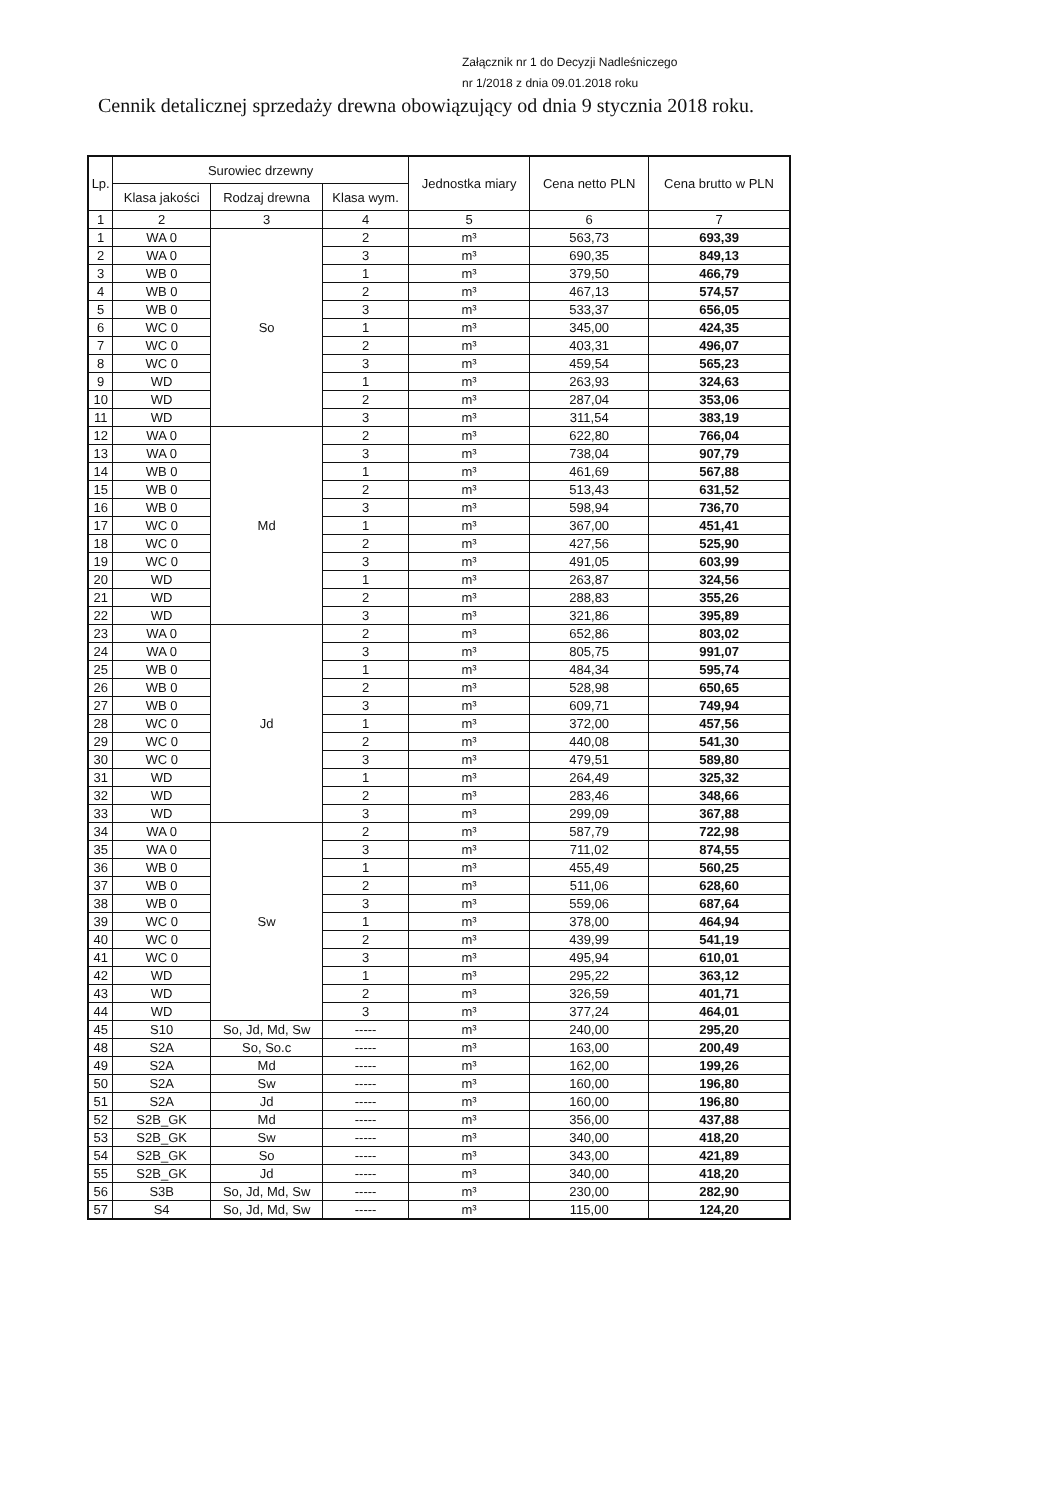Załącznik nr 1 do Decyzji Nadleśniczego
nr 1/2018 z dnia 09.01.2018 roku
Cennik detalicznej sprzedaży drewna obowiązujący od dnia 9 stycznia 2018 roku.
| Lp. | Surowiec drzewny | | | Jednostka miary | Cena netto PLN | Cena brutto w PLN |
| --- | --- | --- | --- | --- | --- | --- |
| | Klasa jakości | Rodzaj drewna | Klasa wym. | | | |
| 1 | 2 | 3 | 4 | 5 | 6 | 7 |
| 1 | WA 0 | So | 2 | m³ | 563,73 | 693,39 |
| 2 | WA 0 | | 3 | m³ | 690,35 | 849,13 |
| 3 | WB 0 | | 1 | m³ | 379,50 | 466,79 |
| 4 | WB 0 | | 2 | m³ | 467,13 | 574,57 |
| 5 | WB 0 | | 3 | m³ | 533,37 | 656,05 |
| 6 | WC 0 | | 1 | m³ | 345,00 | 424,35 |
| 7 | WC 0 | | 2 | m³ | 403,31 | 496,07 |
| 8 | WC 0 | | 3 | m³ | 459,54 | 565,23 |
| 9 | WD | | 1 | m³ | 263,93 | 324,63 |
| 10 | WD | | 2 | m³ | 287,04 | 353,06 |
| 11 | WD | | 3 | m³ | 311,54 | 383,19 |
| 12 | WA 0 | Md | 2 | m³ | 622,80 | 766,04 |
| 13 | WA 0 | | 3 | m³ | 738,04 | 907,79 |
| 14 | WB 0 | | 1 | m³ | 461,69 | 567,88 |
| 15 | WB 0 | | 2 | m³ | 513,43 | 631,52 |
| 16 | WB 0 | | 3 | m³ | 598,94 | 736,70 |
| 17 | WC 0 | | 1 | m³ | 367,00 | 451,41 |
| 18 | WC 0 | | 2 | m³ | 427,56 | 525,90 |
| 19 | WC 0 | | 3 | m³ | 491,05 | 603,99 |
| 20 | WD | | 1 | m³ | 263,87 | 324,56 |
| 21 | WD | | 2 | m³ | 288,83 | 355,26 |
| 22 | WD | | 3 | m³ | 321,86 | 395,89 |
| 23 | WA 0 | Jd | 2 | m³ | 652,86 | 803,02 |
| 24 | WA 0 | | 3 | m³ | 805,75 | 991,07 |
| 25 | WB 0 | | 1 | m³ | 484,34 | 595,74 |
| 26 | WB 0 | | 2 | m³ | 528,98 | 650,65 |
| 27 | WB 0 | | 3 | m³ | 609,71 | 749,94 |
| 28 | WC 0 | | 1 | m³ | 372,00 | 457,56 |
| 29 | WC 0 | | 2 | m³ | 440,08 | 541,30 |
| 30 | WC 0 | | 3 | m³ | 479,51 | 589,80 |
| 31 | WD | | 1 | m³ | 264,49 | 325,32 |
| 32 | WD | | 2 | m³ | 283,46 | 348,66 |
| 33 | WD | | 3 | m³ | 299,09 | 367,88 |
| 34 | WA 0 | Sw | 2 | m³ | 587,79 | 722,98 |
| 35 | WA 0 | | 3 | m³ | 711,02 | 874,55 |
| 36 | WB 0 | | 1 | m³ | 455,49 | 560,25 |
| 37 | WB 0 | | 2 | m³ | 511,06 | 628,60 |
| 38 | WB 0 | | 3 | m³ | 559,06 | 687,64 |
| 39 | WC 0 | | 1 | m³ | 378,00 | 464,94 |
| 40 | WC 0 | | 2 | m³ | 439,99 | 541,19 |
| 41 | WC 0 | | 3 | m³ | 495,94 | 610,01 |
| 42 | WD | | 1 | m³ | 295,22 | 363,12 |
| 43 | WD | | 2 | m³ | 326,59 | 401,71 |
| 44 | WD | | 3 | m³ | 377,24 | 464,01 |
| 45 | S10 | So, Jd, Md, Sw | ----- | m³ | 240,00 | 295,20 |
| 48 | S2A | So, So.c | ----- | m³ | 163,00 | 200,49 |
| 49 | S2A | Md | ----- | m³ | 162,00 | 199,26 |
| 50 | S2A | Sw | ----- | m³ | 160,00 | 196,80 |
| 51 | S2A | Jd | ----- | m³ | 160,00 | 196,80 |
| 52 | S2B_GK | Md | ----- | m³ | 356,00 | 437,88 |
| 53 | S2B_GK | Sw | ----- | m³ | 340,00 | 418,20 |
| 54 | S2B_GK | So | ----- | m³ | 343,00 | 421,89 |
| 55 | S2B_GK | Jd | ----- | m³ | 340,00 | 418,20 |
| 56 | S3B | So, Jd, Md, Sw | ----- | m³ | 230,00 | 282,90 |
| 57 | S4 | So, Jd, Md, Sw | ----- | m³ | 115,00 | 124,20 |